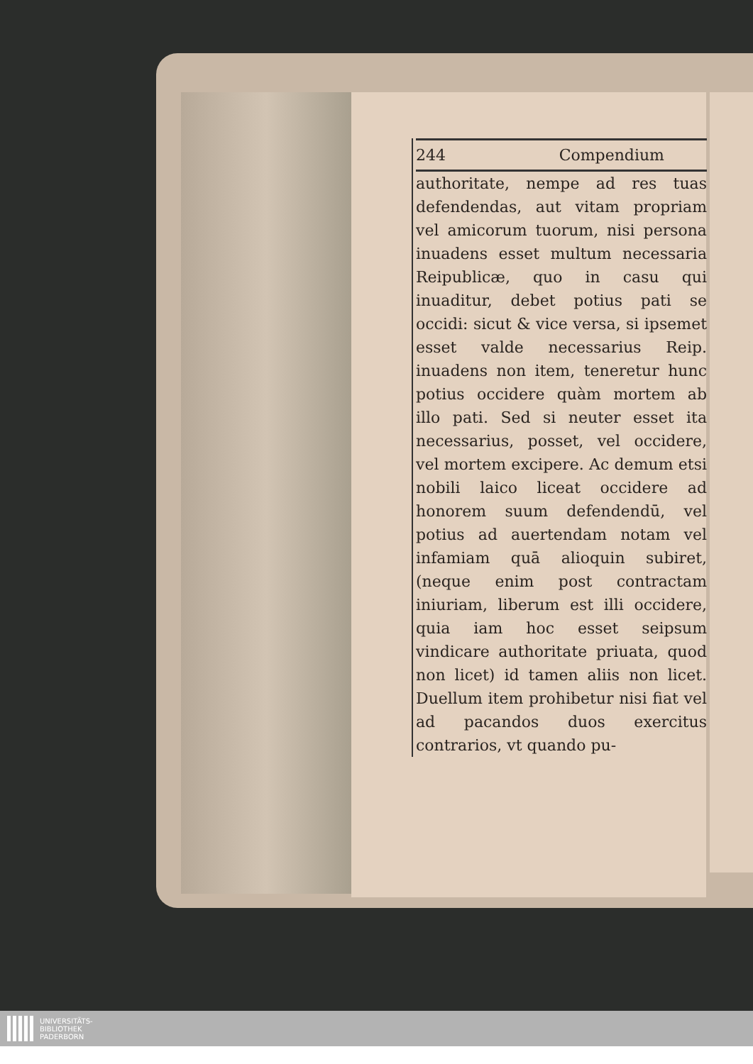244 Compendium
authoritate, nempe ad res tuas defendendas, aut vitam propriam vel amicorum tuorum, nisi persona inuadens esset multum necessaria Reipublicæ, quo in casu qui inuaditur, debet potius pati se occidi: sicut & vice versa, si ipsemet esset valde necessarius Reip. inuadens non item, teneretur hunc potius occidere quàm mortem ab illo pati. Sed si neuter esset ita necessarius, posset, vel occidere, vel mortem excipere. Ac demum etsi nobili laico liceat occidere ad honorem suum defendendū, vel potius ad auertendam notam vel infamiam quā alioquin subiret, (neque enim post contractam iniuriam, liberum est illi occidere, quia iam hoc esset seipsum vindicare authoritate priuata, quod non licet) id tamen aliis non licet. Duellum item prohibetur nisi fiat vel ad pacandos duos exercitus contrarios, vt quando pu-
UNIVERSITÄTS-
BIBLIOTHEK
PADERBORN